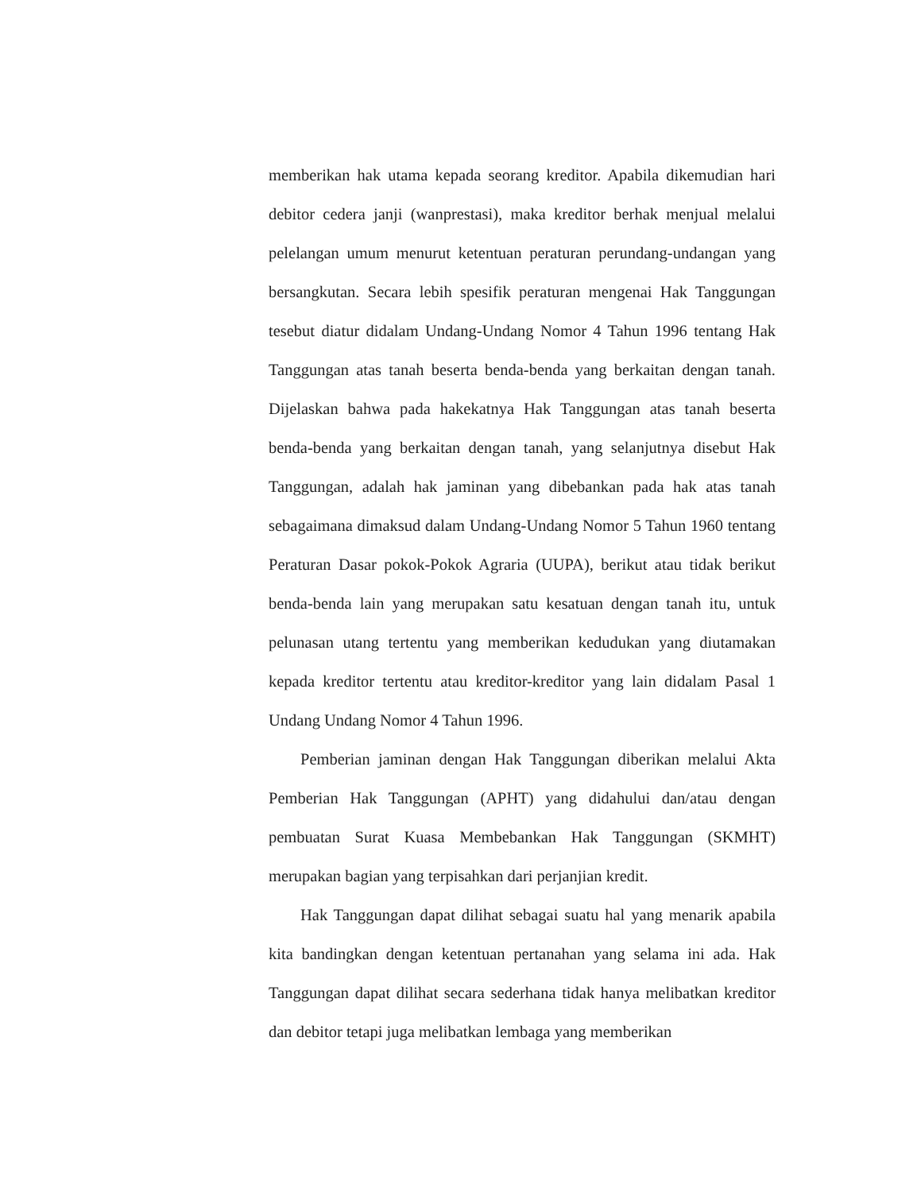memberikan hak utama kepada seorang kreditor. Apabila dikemudian hari debitor cedera janji (wanprestasi), maka kreditor berhak menjual melalui pelelangan umum menurut ketentuan peraturan perundang-undangan yang bersangkutan. Secara lebih spesifik peraturan mengenai Hak Tanggungan tesebut diatur didalam Undang-Undang Nomor 4 Tahun 1996 tentang Hak Tanggungan atas tanah beserta benda-benda yang berkaitan dengan tanah. Dijelaskan bahwa pada hakekatnya Hak Tanggungan atas tanah beserta benda-benda yang berkaitan dengan tanah, yang selanjutnya disebut Hak Tanggungan, adalah hak jaminan yang dibebankan pada hak atas tanah sebagaimana dimaksud dalam Undang-Undang Nomor 5 Tahun 1960 tentang Peraturan Dasar pokok-Pokok Agraria (UUPA), berikut atau tidak berikut benda-benda lain yang merupakan satu kesatuan dengan tanah itu, untuk pelunasan utang tertentu yang memberikan kedudukan yang diutamakan kepada kreditor tertentu atau kreditor-kreditor yang lain didalam Pasal 1 Undang Undang Nomor 4 Tahun 1996.
Pemberian jaminan dengan Hak Tanggungan diberikan melalui Akta Pemberian Hak Tanggungan (APHT) yang didahului dan/atau dengan pembuatan Surat Kuasa Membebankan Hak Tanggungan (SKMHT) merupakan bagian yang terpisahkan dari perjanjian kredit.
Hak Tanggungan dapat dilihat sebagai suatu hal yang menarik apabila kita bandingkan dengan ketentuan pertanahan yang selama ini ada. Hak Tanggungan dapat dilihat secara sederhana tidak hanya melibatkan kreditor dan debitor tetapi juga melibatkan lembaga yang memberikan